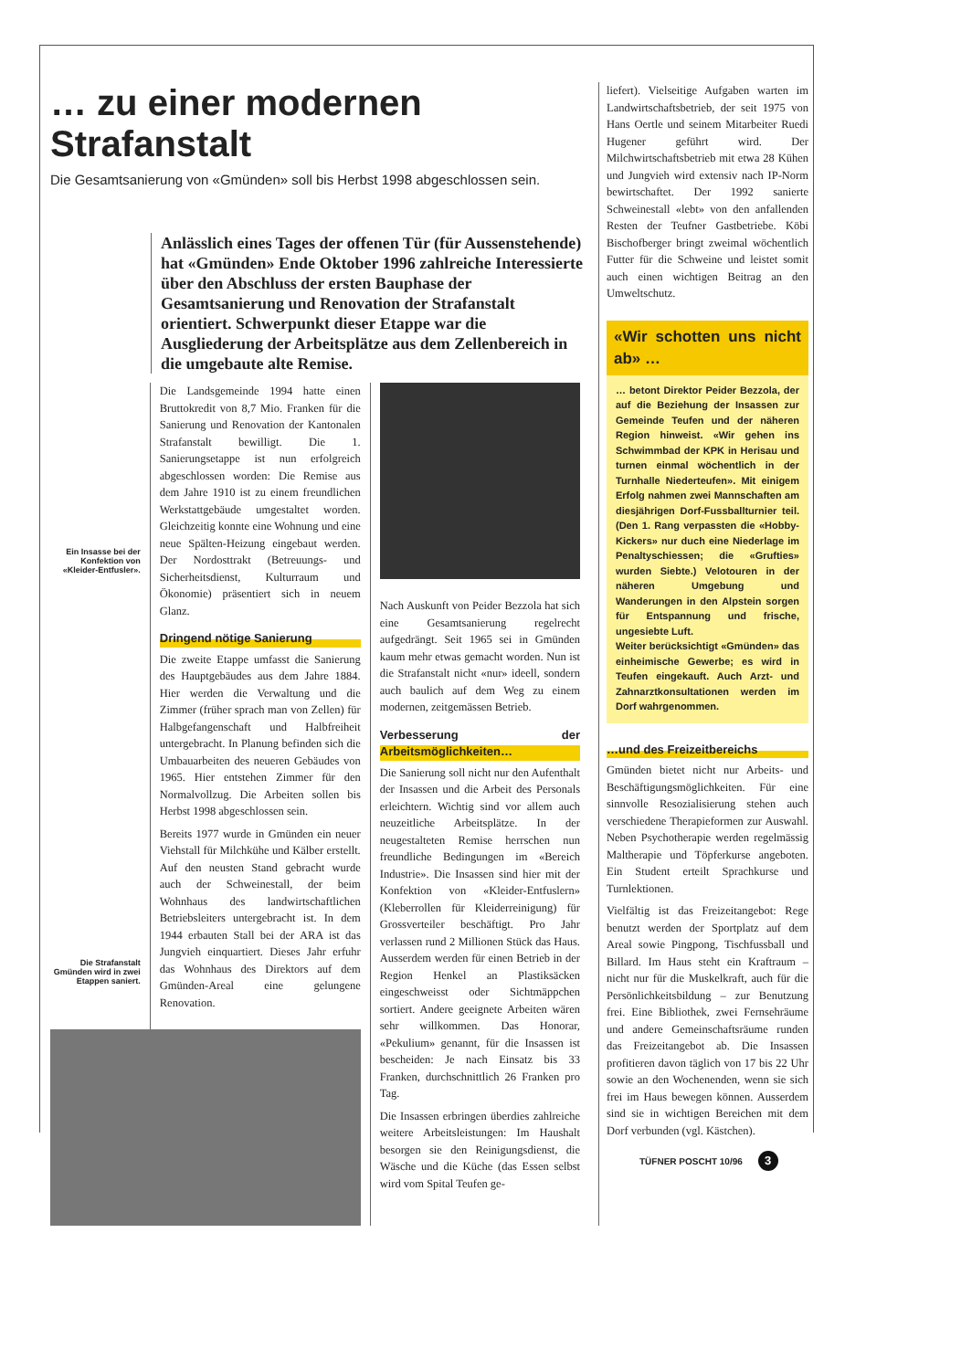… zu einer modernen Strafanstalt
Die Gesamtsanierung von «Gmünden» soll bis Herbst 1998 abgeschlossen sein.
Anlässlich eines Tages der offenen Tür (für Aussenstehende) hat «Gmünden» Ende Oktober 1996 zahlreiche Interessierte über den Abschluss der ersten Bauphase der Gesamtsanierung und Renovation der Strafanstalt orientiert. Schwerpunkt dieser Etappe war die Ausgliederung der Arbeitsplätze aus dem Zellenbereich in die umgebaute alte Remise.
Ein Insasse bei der Konfektion von «Kleider-Entfusler».
Die Strafanstalt Gmünden wird in zwei Etappen saniert.
Die Landsgemeinde 1994 hatte einen Bruttokredit von 8,7 Mio. Franken für die Sanierung und Renovation der Kantonalen Strafanstalt bewilligt. Die 1. Sanierungsetappe ist nun erfolgreich abgeschlossen worden: Die Remise aus dem Jahre 1910 ist zu einem freundlichen Werkstattgebäude umgestaltet worden. Gleichzeitig konnte eine Wohnung und eine neue Spälten-Heizung eingebaut werden. Der Nordosttrakt (Betreuungs- und Sicherheitsdienst, Kulturraum und Ökonomie) präsentiert sich in neuem Glanz.
Dringend nötige Sanierung
Die zweite Etappe umfasst die Sanierung des Hauptgebäudes aus dem Jahre 1884. Hier werden die Verwaltung und die Zimmer (früher sprach man von Zellen) für Halbgefangenschaft und Halbfreiheit untergebracht. In Planung befinden sich die Umbauarbeiten des neueren Gebäudes von 1965. Hier entstehen Zimmer für den Normalvollzug. Die Arbeiten sollen bis Herbst 1998 abgeschlossen sein.
Bereits 1977 wurde in Gmünden ein neuer Viehstall für Milchkühe und Kälber erstellt. Auf den neusten Stand gebracht wurde auch der Schweinestall, der beim Wohnhaus des landwirtschaftlichen Betriebsleiters untergebracht ist. In dem 1944 erbauten Stall bei der ARA ist das Jungvieh einquartiert. Dieses Jahr erfuhr das Wohnhaus des Direktors auf dem Gmünden-Areal eine gelungene Renovation.
Nach Auskunft von Peider Bezzola hat sich eine Gesamtsanierung regelrecht aufgedrängt. Seit 1965 sei in Gmünden kaum mehr etwas gemacht worden. Nun ist die Strafanstalt nicht «nur» ideell, sondern auch baulich auf dem Weg zu einem modernen, zeitgemässen Betrieb.
Verbesserung der Arbeitsmöglichkeiten…
Die Sanierung soll nicht nur den Aufenthalt der Insassen und die Arbeit des Personals erleichtern. Wichtig sind vor allem auch neuzeitliche Arbeitsplätze. In der neugestalteten Remise herrschen nun freundliche Bedingungen im «Bereich Industrie». Die Insassen sind hier mit der Konfektion von «Kleider-Entfuslern» (Kleberrollen für Kleiderreinigung) für Grossverteiler beschäftigt. Pro Jahr verlassen rund 2 Millionen Stück das Haus. Ausserdem werden für einen Betrieb in der Region Henkel an Plastiksäcken eingeschweisst oder Sichtmäppchen sortiert. Andere geeignete Arbeiten wären sehr willkommen. Das Honorar, «Pekulium» genannt, für die Insassen ist bescheiden: Je nach Einsatz bis 33 Franken, durchschnittlich 26 Franken pro Tag.
Die Insassen erbringen überdies zahlreiche weitere Arbeitsleistungen: Im Haushalt besorgen sie den Reinigungsdienst, die Wäsche und die Küche (das Essen selbst wird vom Spital Teufen ge-
liefert). Vielseitige Aufgaben warten im Landwirtschaftsbetrieb, der seit 1975 von Hans Oertle und seinem Mitarbeiter Ruedi Hugener geführt wird. Der Milchwirtschaftsbetrieb mit etwa 28 Kühen und Jungvieh wird extensiv nach IP-Norm bewirtschaftet. Der 1992 sanierte Schweinestall «lebt» von den anfallenden Resten der Teufner Gastbetriebe. Köbi Bischofberger bringt zweimal wöchentlich Futter für die Schweine und leistet somit auch einen wichtigen Beitrag an den Umweltschutz.
«Wir schotten uns nicht ab» …
… betont Direktor Peider Bezzola, der auf die Beziehung der Insassen zur Gemeinde Teufen und der näheren Region hinweist. «Wir gehen ins Schwimmbad der KPK in Herisau und turnen einmal wöchentlich in der Turnhalle Niederteufen». Mit einigem Erfolg nahmen zwei Mannschaften am diesjährigen Dorf-Fussballturnier teil. (Den 1. Rang verpassten die «Hobby-Kickers» nur duch eine Niederlage im Penaltyschiessen; die «Grufties» wurden Siebte.) Velotouren in der näheren Umgebung und Wanderungen in den Alpstein sorgen für Entspannung und frische, ungesiebte Luft.
Weiter berücksichtigt «Gmünden» das einheimische Gewerbe; es wird in Teufen eingekauft. Auch Arzt- und Zahnarztkonsultationen werden im Dorf wahrgenommen.
…und des Freizeitbereichs
Gmünden bietet nicht nur Arbeits- und Beschäftigungsmöglichkeiten. Für eine sinnvolle Resozialisierung stehen auch verschiedene Therapieformen zur Auswahl. Neben Psychotherapie werden regelmässig Maltherapie und Töpferkurse angeboten. Ein Student erteilt Sprachkurse und Turnlektionen.
Vielfältig ist das Freizeitangebot: Rege benutzt werden der Sportplatz auf dem Areal sowie Pingpong, Tischfussball und Billard. Im Haus steht ein Kraftraum – nicht nur für die Muskelkraft, auch für die Persönlichkeitsbildung – zur Benutzung frei. Eine Bibliothek, zwei Fernsehräume und andere Gemeinschaftsräume runden das Freizeitangebot ab. Die Insassen profitieren davon täglich von 17 bis 22 Uhr sowie an den Wochenenden, wenn sie sich frei im Haus bewegen können. Ausserdem sind sie in wichtigen Bereichen mit dem Dorf verbunden (vgl. Kästchen).
TÜFNER POSCHT 10/96 3